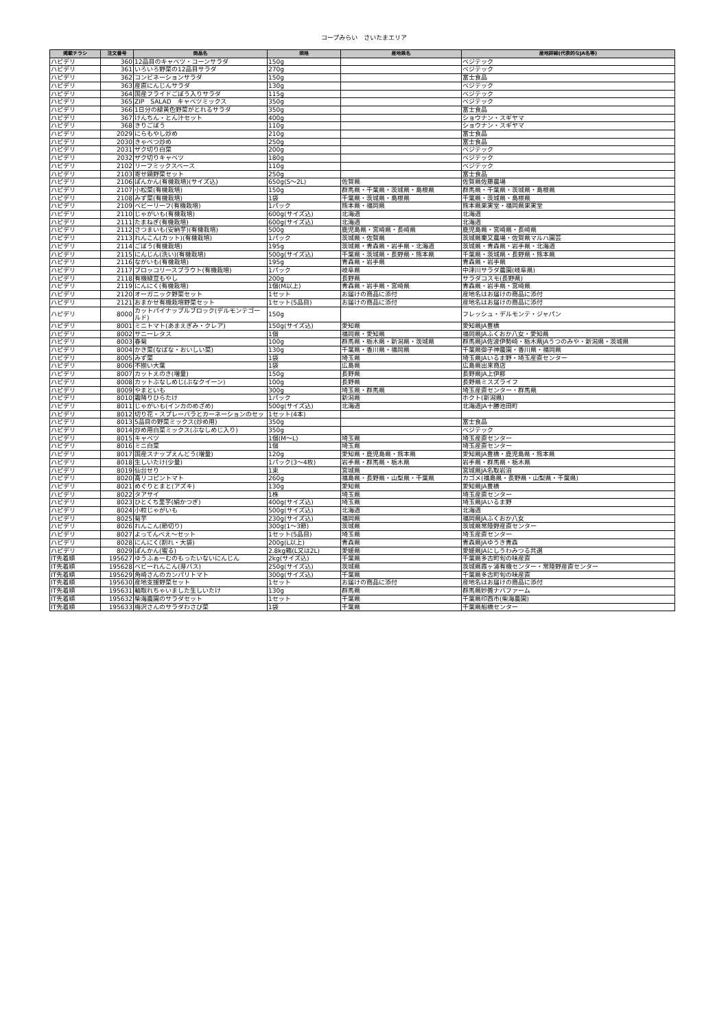コープみらい　さいたまエリア
| 掲載チラシ | 注文番号 | 商品名 | 規格 | 産地県名 | 産地詳細(代表的なJA名等) |
| --- | --- | --- | --- | --- | --- |
| ハピデリ | 360 | 12品目のキャベツ・コーンサラダ | 150g | | ベジテック |
| ハピデリ | 361 | いろいろ野菜の12品目サラダ | 270g | | ベジテック |
| ハピデリ | 362 | コンビネーションサラダ | 150g | | 富士食品 |
| ハピデリ | 363 | 産直にんじんサラダ | 130g | | ベジテック |
| ハピデリ | 364 | 国産フライドごぼう入りサラダ | 115g | | ベジテック |
| ハピデリ | 365 | ZIP SALAD キャベツミックス | 350g | | ベジテック |
| ハピデリ | 366 | 1日分の緑黄色野菜がとれるサラダ | 350g | | 富士食品 |
| ハピデリ | 367 | けんちん・とん汁セット | 400g | | ショウナン・スギヤマ |
| ハピデリ | 368 | きりごぼう | 110g | | ショウナン・スギヤマ |
| ハピデリ | 2029 | にらもやし炒め | 210g | | 富士食品 |
| ハピデリ | 2030 | きゃべつ炒め | 250g | | 富士食品 |
| ハピデリ | 2031 | ザク切り白菜 | 200g | | ベジテック |
| ハピデリ | 2032 | ザク切りキャベツ | 180g | | ベジテック |
| ハピデリ | 2102 | リーフミックスベース | 110g | | ベジテック |
| ハピデリ | 2103 | 寄せ鍋野菜セット | 250g | | 富士食品 |
| ハピデリ | 2106 | ぽんかん(有機栽培)(サイズ込) | 650g(S～2L) | 佐賀県 | 佐賀県佐藤農場 |
| ハピデリ | 2107 | 小松菜(有機栽培) | 150g | 群馬県・千葉県・茨城県・島根県 | 群馬県・千葉県・茨城県・島根県 |
| ハピデリ | 2108 | みず菜(有機栽培) | 1袋 | 千葉県・茨城県・島根県 | 千葉県・茨城県・島根県 |
| ハピデリ | 2109 | ベビーリーフ(有機栽培) | 1パック | 熊本県・福岡県 | 熊本県果実堂・福岡県果実堂 |
| ハピデリ | 2110 | じゃがいも(有機栽培) | 600g(サイズ込) | 北海道 | 北海道 |
| ハピデリ | 2111 | たまねぎ(有機栽培) | 600g(サイズ込) | 北海道 | 北海道 |
| ハピデリ | 2112 | さつまいも(安納芋)(有機栽培) | 500g | 鹿児島県・宮崎県・長崎県 | 鹿児島県・宮崎県・長崎県 |
| ハピデリ | 2113 | れんこん(カット)(有機栽培) | 1パック | 茨城県・佐賀県 | 茨城県栗又農場・佐賀県マルハ園芸 |
| ハピデリ | 2114 | ごぼう(有機栽培) | 195g | 茨城県・青森県・岩手県・北海道 | 茨城県・青森県・岩手県・北海道 |
| ハピデリ | 2115 | にんじん(洗い)(有機栽培) | 500g(サイズ込) | 千葉県・茨城県・長野県・熊本県 | 千葉県・茨城県・長野県・熊本県 |
| ハピデリ | 2116 | ながいも(有機栽培) | 195g | 青森県・岩手県 | 青森県・岩手県 |
| ハピデリ | 2117 | ブロッコリースプラウト(有機栽培) | 1パック | 岐阜県 | 中津川サラダ農園(岐阜県) |
| ハピデリ | 2118 | 有機緑豆もやし | 200g | 長野県 | サラダコスモ(長野県) |
| ハピデリ | 2119 | にんにく(有機栽培) | 1個(M以上) | 青森県・岩手県・宮崎県 | 青森県・岩手県・宮崎県 |
| ハピデリ | 2120 | オーガニック野菜セット | 1セット | お届けの商品に添付 | 産地名はお届けの商品に添付 |
| ハピデリ | 2121 | おまかせ有機栽培野菜セット | 1セット(5品目) | お届けの商品に添付 | 産地名はお届けの商品に添付 |
| ハピデリ | 8000 | カットパイナップルブロック(デルモンテゴールド) | 150g | | フレッシュ・デルモンテ・ジャパン |
| ハピデリ | 8001 | ミニトマト(あまえぎみ・クレア) | 150g(サイズ込) | 愛知県 | 愛知県JA豊橋 |
| ハピデリ | 8002 | サニーレタス | 1個 | 福岡県・愛知県 | 福岡県JAふくおか八女・愛知県 |
| ハピデリ | 8003 | 春菊 | 100g | 群馬県・栃木県・新潟県・茨城県 | 群馬県JA佐波伊勢崎・栃木県JAうつのみや・新潟県・茨城県 |
| ハピデリ | 8004 | かき菜(なばな・おいしい菜) | 130g | 千葉県・香川県・福岡県 | 千葉県御子神農園・香川県・福岡県 |
| ハピデリ | 8005 | みず菜 | 1袋 | 埼玉県 | 埼玉県JAいるま野・埼玉産直センター |
| ハピデリ | 8006 | 不揃い大葉 | 1袋 | 広島県 | 広島県出来商店 |
| ハピデリ | 8007 | カットえのき(増量) | 150g | 長野県 | 長野県JA上伊那 |
| ハピデリ | 8008 | カットぶなしめじ(ぶなクイーン) | 100g | 長野県 | 長野県ミスズライフ |
| ハピデリ | 8009 | やまといも | 300g | 埼玉県・群馬県 | 埼玉産直センター・群馬県 |
| ハピデリ | 8010 | 霜降りひらたけ | 1パック | 新潟県 | ホクト(新潟県) |
| ハピデリ | 8011 | じゃがいも(インカのめざめ) | 500g(サイズ込) | 北海道 | 北海道JA十勝池田町 |
| ハピデリ | 8012 | 切り花・スプレーバラとカーネーションのセッ | 1セット(4本) | | |
| ハピデリ | 8013 | 5品目の野菜ミックス(炒め用) | 350g | | 富士食品 |
| ハピデリ | 8014 | 炒め用白菜ミックス(ぶなしめじ入り) | 350g | | ベジテック |
| ハピデリ | 8015 | キャベツ | 1個(M～L) | 埼玉県 | 埼玉産直センター |
| ハピデリ | 8016 | ミニ白菜 | 1個 | 埼玉県 | 埼玉産直センター |
| ハピデリ | 8017 | 国産スナップえんどう(増量) | 120g | 愛知県・鹿児島県・熊本県 | 愛知県JA豊橋・鹿児島県・熊本県 |
| ハピデリ | 8018 | 生しいたけ(少量) | 1パック(3～4枚) | 岩手県・群馬県・栃木県 | 岩手県・群馬県・栃木県 |
| ハピデリ | 8019 | 仙台せり | 1束 | 宮城県 | 宮城県JA名取岩沼 |
| ハピデリ | 8020 | 高リコピントマト | 260g | 福島県・長野県・山梨県・千葉県 | カゴメ(福島県・長野県・山梨県・千葉県) |
| ハピデリ | 8021 | めぐりとまと(アズキ) | 130g | 愛知県 | 愛知県JA豊橋 |
| ハピデリ | 8022 | タアサイ | 1株 | 埼玉県 | 埼玉産直センター |
| ハピデリ | 8023 | ひとくち里芋(絹かつぎ) | 400g(サイズ込) | 埼玉県 | 埼玉県JAいるま野 |
| ハピデリ | 8024 | 小粒じゃがいも | 500g(サイズ込) | 北海道 | 北海道 |
| ハピデリ | 8025 | 菊芋 | 230g(サイズ込) | 福岡県 | 福岡県JAふくおか八女 |
| ハピデリ | 8026 | れんこん(節切り) | 300g(1～3節) | 茨城県 | 茨城県常陸野産直センター |
| ハピデリ | 8027 | よってんべえ～セット | 1セット(5品目) | 埼玉県 | 埼玉産直センター |
| ハピデリ | 8028 | にんにく(割れ・大袋) | 200g(L以上) | 青森県 | 青森県JAゆうき青森 |
| ハピデリ | 8029 | ぽんかん(蜜る) | 2.8kg箱(L又は2L) | 愛媛県 | 愛媛県JAにしうわみつる共選 |
| IT先着順 | 195627 | ゆうふぁーむのもったいないにんじん | 2kg(サイズ込) | 千葉県 | 千葉県多古町旬の味産直 |
| IT先着順 | 195628 | ベビーれんこん(芽バス) | 250g(サイズ込) | 茨城県 | 茨城県霞ヶ浦有機センター・常陸野産直センター |
| IT先着順 | 195629 | 角崎さんのカンパリトマト | 300g(サイズ込) | 千葉県 | 千葉県多古町旬の味産直 |
| IT先着順 | 195630 | 産地支援野菜セット | 1セット | お届けの商品に添付 | 産地名はお届けの商品に添付 |
| IT先着順 | 195631 | 軸取れちゃいました生しいたけ | 130g | 群馬県 | 群馬県妙義ナバファーム |
| IT先着順 | 195632 | 柴海農園のサラダセット | 1セット | 千葉県 | 千葉県印西市(柴海農園) |
| IT先着順 | 195633 | 梅沢さんのサラダわさび菜 | 1袋 | 千葉県 | 千葉県船橋センター |